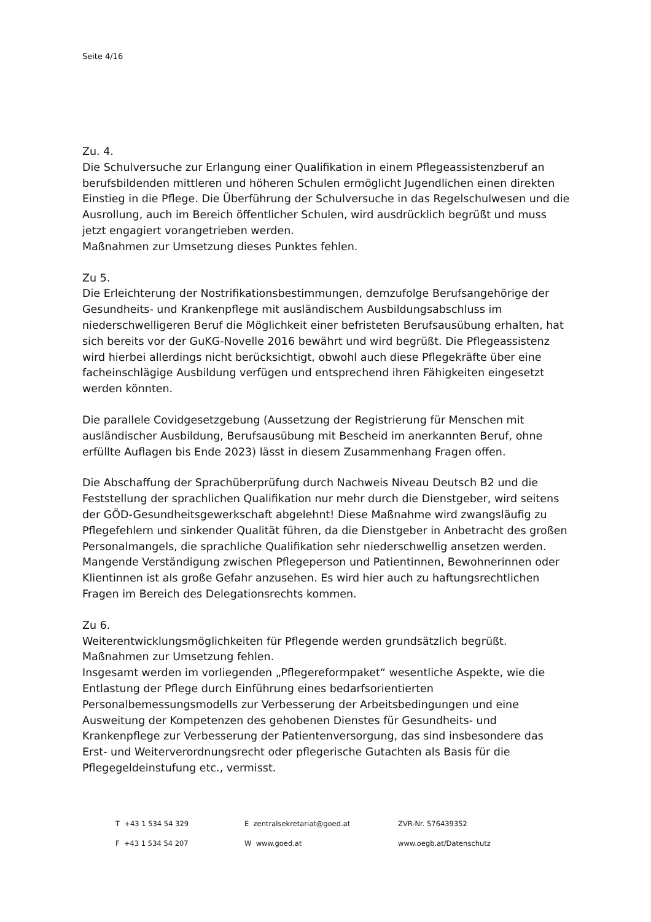Seite 4/16
Zu. 4.
Die Schulversuche zur Erlangung einer Qualifikation in einem Pflegeassistenzberuf an berufsbildenden mittleren und höheren Schulen ermöglicht Jugendlichen einen direkten Einstieg in die Pflege. Die Überführung der Schulversuche in das Regelschulwesen und die Ausrollung, auch im Bereich öffentlicher Schulen, wird ausdrücklich begrüßt und muss jetzt engagiert vorangetrieben werden.
Maßnahmen zur Umsetzung dieses Punktes fehlen.
Zu 5.
Die Erleichterung der Nostrifikationsbestimmungen, demzufolge Berufsangehörige der Gesundheits- und Krankenpflege mit ausländischem Ausbildungsabschluss im niederschwelligeren Beruf die Möglichkeit einer befristeten Berufsausübung erhalten, hat sich bereits vor der GuKG-Novelle 2016 bewährt und wird begrüßt. Die Pflegeassistenz wird hierbei allerdings nicht berücksichtigt, obwohl auch diese Pflegekräfte über eine facheinschlägige Ausbildung verfügen und entsprechend ihren Fähigkeiten eingesetzt werden könnten.
Die parallele Covidgesetzgebung (Aussetzung der Registrierung für Menschen mit ausländischer Ausbildung, Berufsausübung mit Bescheid im anerkannten Beruf, ohne erfüllte Auflagen bis Ende 2023) lässt in diesem Zusammenhang Fragen offen.
Die Abschaffung der Sprachüberprüfung durch Nachweis Niveau Deutsch B2 und die Feststellung der sprachlichen Qualifikation nur mehr durch die Dienstgeber, wird seitens der GÖD-Gesundheitsgewerkschaft abgelehnt! Diese Maßnahme wird zwangsläufig zu Pflegefehlern und sinkender Qualität führen, da die Dienstgeber in Anbetracht des großen Personalmangels, die sprachliche Qualifikation sehr niederschwellig ansetzen werden. Mangende Verständigung zwischen Pflegeperson und Patientinnen, Bewohnerinnen oder Klientinnen ist als große Gefahr anzusehen. Es wird hier auch zu haftungsrechtlichen Fragen im Bereich des Delegationsrechts kommen.
Zu 6.
Weiterentwicklungsmöglichkeiten für Pflegende werden grundsätzlich begrüßt. Maßnahmen zur Umsetzung fehlen.
Insgesamt werden im vorliegenden „Pflegereformpaket“ wesentliche Aspekte, wie die Entlastung der Pflege durch Einführung eines bedarfsorientierten Personalbemessungsmodells zur Verbesserung der Arbeitsbedingungen und eine Ausweitung der Kompetenzen des gehobenen Dienstes für Gesundheits- und Krankenpflege zur Verbesserung der Patientenversorgung, das sind insbesondere das Erst- und Weiterverordnungsrecht oder pflegerische Gutachten als Basis für die Pflegegeldeinstufung etc., vermisst.
T +43 1 534 54 329
E zentralsekretariat@goed.at
ZVR-Nr. 576439352
F +43 1 534 54 207
W www.goed.at
www.oegb.at/Datenschutz